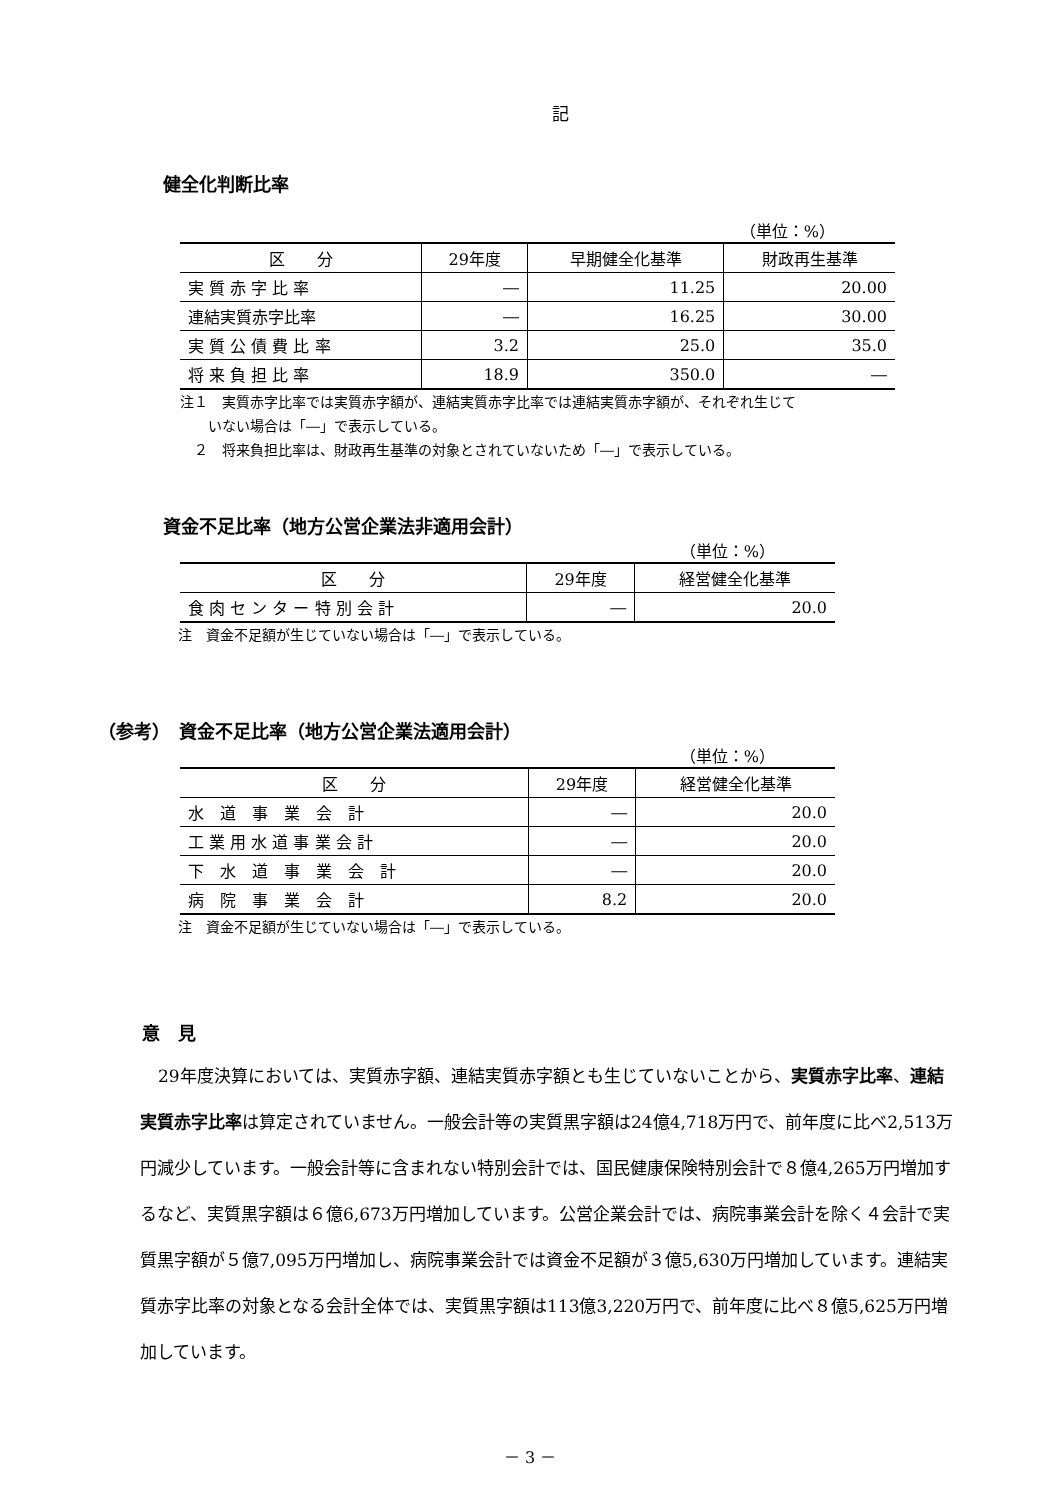記
健全化判断比率
（単位：%）
| 区 分 | 29年度 | 早期健全化基準 | 財政再生基準 |
| --- | --- | --- | --- |
| 実 質 赤 字 比 率 | ― | 11.25 | 20.00 |
| 連結実質赤字比率 | ― | 16.25 | 30.00 |
| 実 質 公 債 費 比 率 | 3.2 | 25.0 | 35.0 |
| 将 来 負 担 比 率 | 18.9 | 350.0 | ― |
注１　実質赤字比率では実質赤字額が、連結実質赤字比率では連結実質赤字額が、それぞれ生じて
　　いない場合は「―」で表示している。
　２　将来負担比率は、財政再生基準の対象とされていないため「―」で表示している。
資金不足比率（地方公営企業法非適用会計）
（単位：%）
| 区 分 | 29年度 | 経営健全化基準 |
| --- | --- | --- |
| 食 肉 セ ン タ ー 特 別 会 計 | ― | 20.0 |
注　資金不足額が生じていない場合は「―」で表示している。
（参考）　資金不足比率（地方公営企業法適用会計）
（単位：%）
| 区 分 | 29年度 | 経営健全化基準 |
| --- | --- | --- |
| 水 道 事 業 会 計 | ― | 20.0 |
| 工 業 用 水 道 事 業 会 計 | ― | 20.0 |
| 下 水 道 事 業 会 計 | ― | 20.0 |
| 病 院 事 業 会 計 | 8.2 | 20.0 |
注　資金不足額が生じていない場合は「―」で表示している。
意　見
29年度決算においては、実質赤字額、連結実質赤字額とも生じていないことから、実質赤字比率、連結実質赤字比率は算定されていません。一般会計等の実質黒字額は24億4,718万円で、前年度に比べ2,513万円減少しています。一般会計等に含まれない特別会計では、国民健康保険特別会計で８億4,265万円増加するなど、実質黒字額は６億6,673万円増加しています。公営企業会計では、病院事業会計を除く４会計で実質黒字額が５億7,095万円増加し、病院事業会計では資金不足額が３億5,630万円増加しています。連結実質赤字比率の対象となる会計全体では、実質黒字額は113億3,220万円で、前年度に比べ８億5,625万円増加しています。
－ 3 －